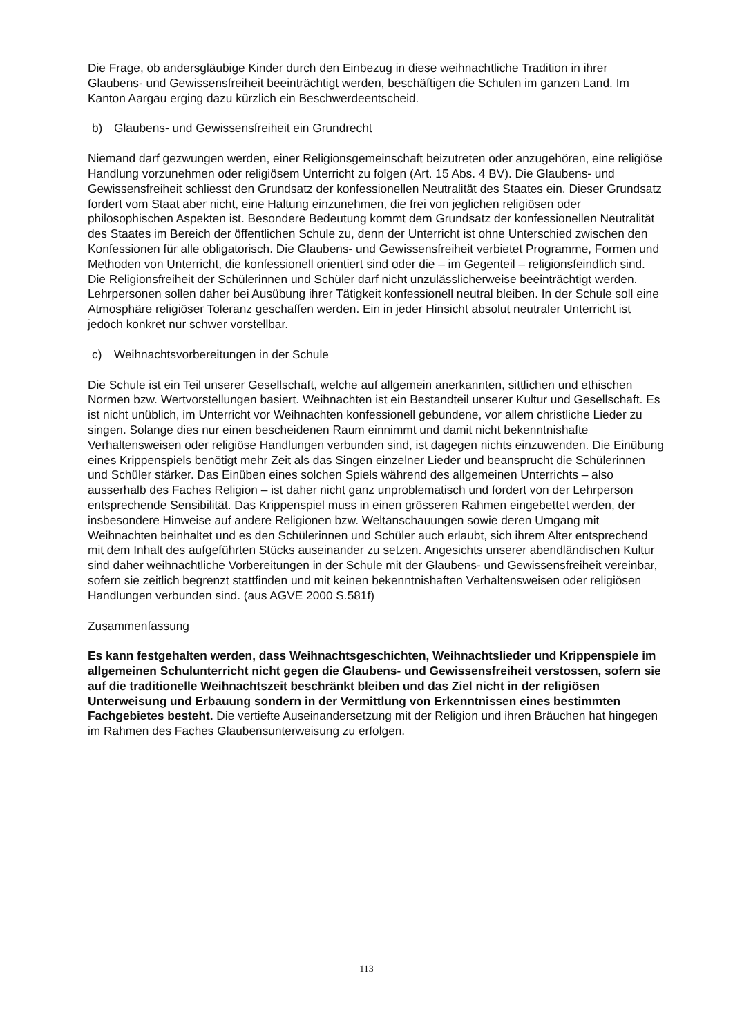Die Frage, ob andersgläubige Kinder durch den Einbezug in diese weihnachtliche Tradition in ihrer Glaubens- und Gewissensfreiheit beeinträchtigt werden, beschäftigen die Schulen im ganzen Land. Im Kanton Aargau erging dazu kürzlich ein Beschwerdeentscheid.
b) Glaubens- und Gewissensfreiheit ein Grundrecht
Niemand darf gezwungen werden, einer Religionsgemeinschaft beizutreten oder anzugehören, eine religiöse Handlung vorzunehmen oder religiösem Unterricht zu folgen (Art. 15 Abs. 4 BV). Die Glaubens- und Gewissensfreiheit schliesst den Grundsatz der konfessionellen Neutralität des Staates ein. Dieser Grundsatz fordert vom Staat aber nicht, eine Haltung einzunehmen, die frei von jeglichen religiösen oder philosophischen Aspekten ist. Besondere Bedeutung kommt dem Grundsatz der konfessionellen Neutralität des Staates im Bereich der öffentlichen Schule zu, denn der Unterricht ist ohne Unterschied zwischen den Konfessionen für alle obligatorisch. Die Glaubens- und Gewissensfreiheit verbietet Programme, Formen und Methoden von Unterricht, die konfessionell orientiert sind oder die – im Gegenteil – religionsfeindlich sind. Die Religionsfreiheit der Schülerinnen und Schüler darf nicht unzulässlicherweise beeinträchtigt werden. Lehrpersonen sollen daher bei Ausübung ihrer Tätigkeit konfessionell neutral bleiben. In der Schule soll eine Atmosphäre religiöser Toleranz geschaffen werden. Ein in jeder Hinsicht absolut neutraler Unterricht ist jedoch konkret nur schwer vorstellbar.
c) Weihnachtsvorbereitungen in der Schule
Die Schule ist ein Teil unserer Gesellschaft, welche auf allgemein anerkannten, sittlichen und ethischen Normen bzw. Wertvorstellungen basiert. Weihnachten ist ein Bestandteil unserer Kultur und Gesellschaft. Es ist nicht unüblich, im Unterricht vor Weihnachten konfessionell gebundene, vor allem christliche Lieder zu singen. Solange dies nur einen bescheidenen Raum einnimmt und damit nicht bekenntnishafte Verhaltensweisen oder religiöse Handlungen verbunden sind, ist dagegen nichts einzuwenden. Die Einübung eines Krippenspiels benötigt mehr Zeit als das Singen einzelner Lieder und beansprucht die Schülerinnen und Schüler stärker. Das Einüben eines solchen Spiels während des allgemeinen Unterrichts – also ausserhalb des Faches Religion – ist daher nicht ganz unproblematisch und fordert von der Lehrperson entsprechende Sensibilität. Das Krippenspiel muss in einen grösseren Rahmen eingebettet werden, der insbesondere Hinweise auf andere Religionen bzw. Weltanschauungen sowie deren Umgang mit Weihnachten beinhaltet und es den Schülerinnen und Schüler auch erlaubt, sich ihrem Alter entsprechend mit dem Inhalt des aufgeführten Stücks auseinander zu setzen. Angesichts unserer abendländischen Kultur sind daher weihnachtliche Vorbereitungen in der Schule mit der Glaubens- und Gewissensfreiheit vereinbar, sofern sie zeitlich begrenzt stattfinden und mit keinen bekenntnishaften Verhaltensweisen oder religiösen Handlungen verbunden sind. (aus AGVE 2000 S.581f)
Zusammenfassung
Es kann festgehalten werden, dass Weihnachtsgeschichten, Weihnachtslieder und Krippenspiele im allgemeinen Schulunterricht nicht gegen die Glaubens- und Gewissensfreiheit verstossen, sofern sie auf die traditionelle Weihnachtszeit beschränkt bleiben und das Ziel nicht in der religiösen Unterweisung und Erbauung sondern in der Vermittlung von Erkenntnissen eines bestimmten Fachgebietes besteht. Die vertiefte Auseinandersetzung mit der Religion und ihren Bräuchen hat hingegen im Rahmen des Faches Glaubensunterweisung zu erfolgen.
113